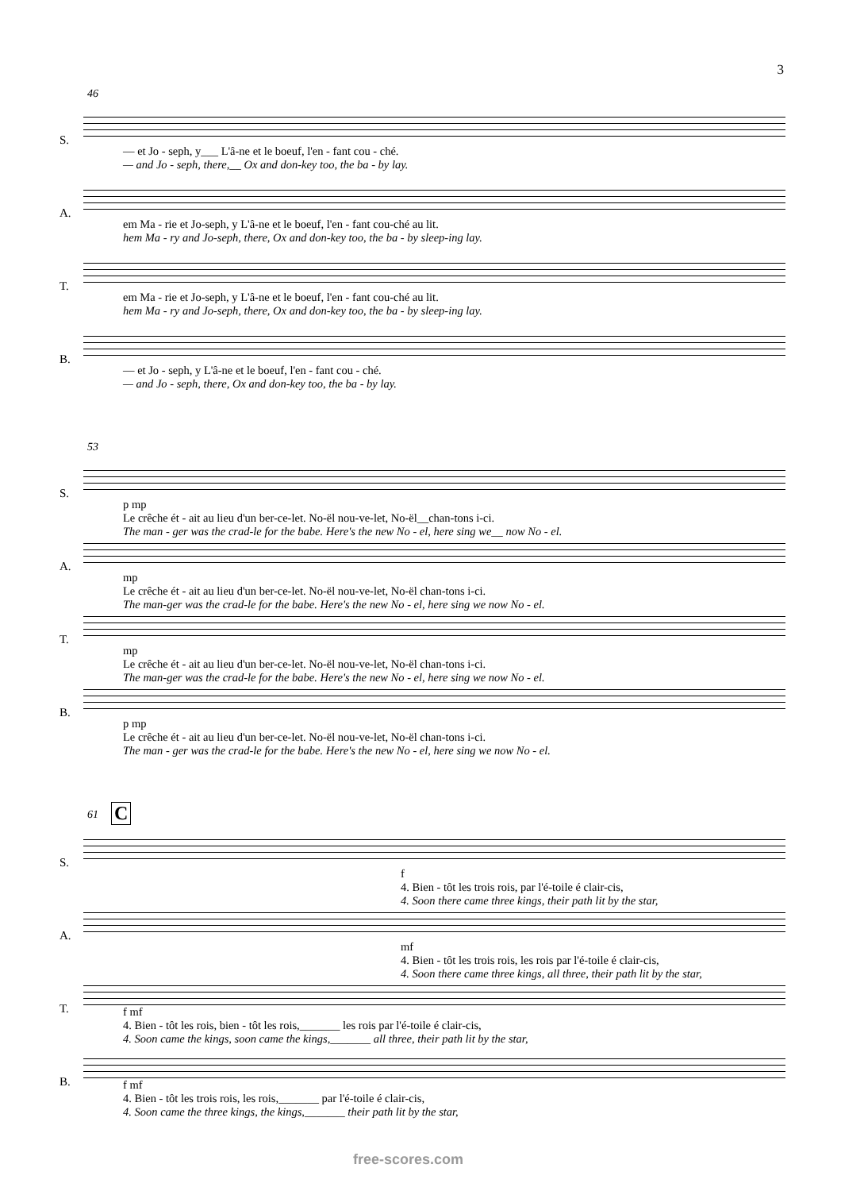3
46
S.
A.
T.
B.
— et Jo - seph, y___ L'â-ne et le boeuf, l'en - fant cou - ché. — and Jo - seph, there,__ Ox and don-key too, the ba - by lay.
em Ma - rie et Jo-seph, y L'â-ne et le boeuf, l'en - fant cou-ché au lit. hem Ma - ry and Jo-seph, there, Ox and don-key too, the ba - by sleep-ing lay.
em Ma - rie et Jo-seph, y L'â-ne et le boeuf, l'en - fant cou-ché au lit. hem Ma - ry and Jo-seph, there, Ox and don-key too, the ba - by sleep-ing lay.
— et Jo - seph, y L'â-ne et le boeuf, l'en - fant cou - ché. — and Jo - seph, there, Ox and don-key too, the ba - by lay.
53
S.
A.
T.
B.
p mp Le crêche ét - ait au lieu d'un ber-ce-let. No-ël nou-ve-let, No-ël__chan-tons i-ci. The man - ger was the crad-le for the babe. Here's the new No - el, here sing we__ now No - el.
mp Le crêche ét - ait au lieu d'un ber-ce-let. No-ël nou-ve-let, No-ël chan-tons i-ci. The man-ger was the crad-le for the babe. Here's the new No - el, here sing we now No - el.
mp Le crêche ét - ait au lieu d'un ber-ce-let. No-ël nou-ve-let, No-ël chan-tons i-ci. The man-ger was the crad-le for the babe. Here's the new No - el, here sing we now No - el.
p mp Le crêche ét - ait au lieu d'un ber-ce-let. No-ël nou-ve-let, No-ël chan-tons i-ci. The man - ger was the crad-le for the babe. Here's the new No - el, here sing we now No - el.
61 C
S.
A.
T.
B.
f 4. Bien - tôt les trois rois, par l'é-toile é clair-cis, 4. Soon there came three kings, their path lit by the star,
mf 4. Bien - tôt les trois rois, les rois par l'é-toile é clair-cis, 4. Soon there came three kings, all three, their path lit by the star,
f mf 4. Bien - tôt les rois, bien - tôt les rois,_______ les rois par l'é-toile é clair-cis, 4. Soon came the kings, soon came the kings,_______ all three, their path lit by the star,
f mf 4. Bien - tôt les trois rois, les rois,_______ par l'é-toile é clair-cis, 4. Soon came the three kings, the kings,_______ their path lit by the star,
free-scores.com